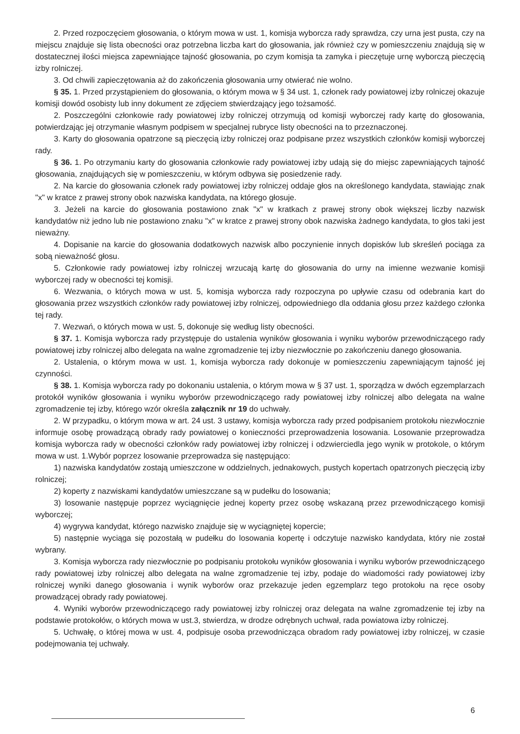2. Przed rozpoczęciem głosowania, o którym mowa w ust. 1, komisja wyborcza rady sprawdza, czy urna jest pusta, czy na miejscu znajduje się lista obecności oraz potrzebna liczba kart do głosowania, jak również czy w pomieszczeniu znajdują się w dostatecznej ilości miejsca zapewniające tajność głosowania, po czym komisja ta zamyka i pieczętuje urnę wyborczą pieczęcią izby rolniczej.
3. Od chwili zapieczętowania aż do zakończenia głosowania urny otwierać nie wolno.
§ 35. 1. Przed przystąpieniem do głosowania, o którym mowa w § 34 ust. 1, członek rady powiatowej izby rolniczej okazuje komisji dowód osobisty lub inny dokument ze zdjęciem stwierdzający jego tożsamość.
2. Poszczególni członkowie rady powiatowej izby rolniczej otrzymują od komisji wyborczej rady kartę do głosowania, potwierdzając jej otrzymanie własnym podpisem w specjalnej rubryce listy obecności na to przeznaczonej.
3. Karty do głosowania opatrzone są pieczęcią izby rolniczej oraz podpisane przez wszystkich członków komisji wyborczej rady.
§ 36. 1. Po otrzymaniu karty do głosowania członkowie rady powiatowej izby udają się do miejsc zapewniających tajność głosowania, znajdujących się w pomieszczeniu, w którym odbywa się posiedzenie rady.
2. Na karcie do głosowania członek rady powiatowej izby rolniczej oddaje głos na określonego kandydata, stawiając znak "x" w kratce z prawej strony obok nazwiska kandydata, na którego głosuje.
3. Jeżeli na karcie do głosowania postawiono znak "x" w kratkach z prawej strony obok większej liczby nazwisk kandydatów niż jedno lub nie postawiono znaku "x" w kratce z prawej strony obok nazwiska żadnego kandydata, to głos taki jest nieważny.
4. Dopisanie na karcie do głosowania dodatkowych nazwisk albo poczynienie innych dopisków lub skreśleń pociąga za sobą nieważność głosu.
5. Członkowie rady powiatowej izby rolniczej wrzucają kartę do głosowania do urny na imienne wezwanie komisji wyborczej rady w obecności tej komisji.
6. Wezwania, o których mowa w ust. 5, komisja wyborcza rady rozpoczyna po upływie czasu od odebrania kart do głosowania przez wszystkich członków rady powiatowej izby rolniczej, odpowiedniego dla oddania głosu przez każdego członka tej rady.
7. Wezwań, o których mowa w ust. 5, dokonuje się według listy obecności.
§ 37. 1. Komisja wyborcza rady przystępuje do ustalenia wyników głosowania i wyniku wyborów przewodniczącego rady powiatowej izby rolniczej albo delegata na walne zgromadzenie tej izby niezwłocznie po zakończeniu danego głosowania.
2. Ustalenia, o którym mowa w ust. 1, komisja wyborcza rady dokonuje w pomieszczeniu zapewniającym tajność jej czynności.
§ 38. 1. Komisja wyborcza rady po dokonaniu ustalenia, o którym mowa w § 37 ust. 1, sporządza w dwóch egzemplarzach protokół wyników głosowania i wyniku wyborów przewodniczącego rady powiatowej izby rolniczej albo delegata na walne zgromadzenie tej izby, którego wzór określa załącznik nr 19 do uchwały.
2. W przypadku, o którym mowa w art. 24 ust. 3 ustawy, komisja wyborcza rady przed podpisaniem protokołu niezwłocznie informuje osobę prowadzącą obrady rady powiatowej o konieczności przeprowadzenia losowania. Losowanie przeprowadza komisja wyborcza rady w obecności członków rady powiatowej izby rolniczej i odzwierciedla jego wynik w protokole, o którym mowa w ust. 1.Wybór poprzez losowanie przeprowadza się następująco:
1) nazwiska kandydatów zostają umieszczone w oddzielnych, jednakowych, pustych kopertach opatrzonych pieczęcią izby rolniczej;
2) koperty z nazwiskami kandydatów umieszczane są w pudełku do losowania;
3) losowanie następuje poprzez wyciągnięcie jednej koperty przez osobę wskazaną przez przewodniczącego komisji wyborczej;
4) wygrywa kandydat, którego nazwisko znajduje się w wyciągniętej kopercie;
5) następnie wyciąga się pozostałą w pudełku do losowania kopertę i odczytuje nazwisko kandydata, który nie został wybrany.
3. Komisja wyborcza rady niezwłocznie po podpisaniu protokołu wyników głosowania i wyniku wyborów przewodniczącego rady powiatowej izby rolniczej albo delegata na walne zgromadzenie tej izby, podaje do wiadomości rady powiatowej izby rolniczej wyniki danego głosowania i wynik wyborów oraz przekazuje jeden egzemplarz tego protokołu na ręce osoby prowadzącej obrady rady powiatowej.
4. Wyniki wyborów przewodniczącego rady powiatowej izby rolniczej oraz delegata na walne zgromadzenie tej izby na podstawie protokołów, o których mowa w ust.3, stwierdza, w drodze odrębnych uchwał, rada powiatowa izby rolniczej.
5. Uchwałę, o której mowa w ust. 4, podpisuje osoba przewodnicząca obradom rady powiatowej izby rolniczej, w czasie podejmowania tej uchwały.
6